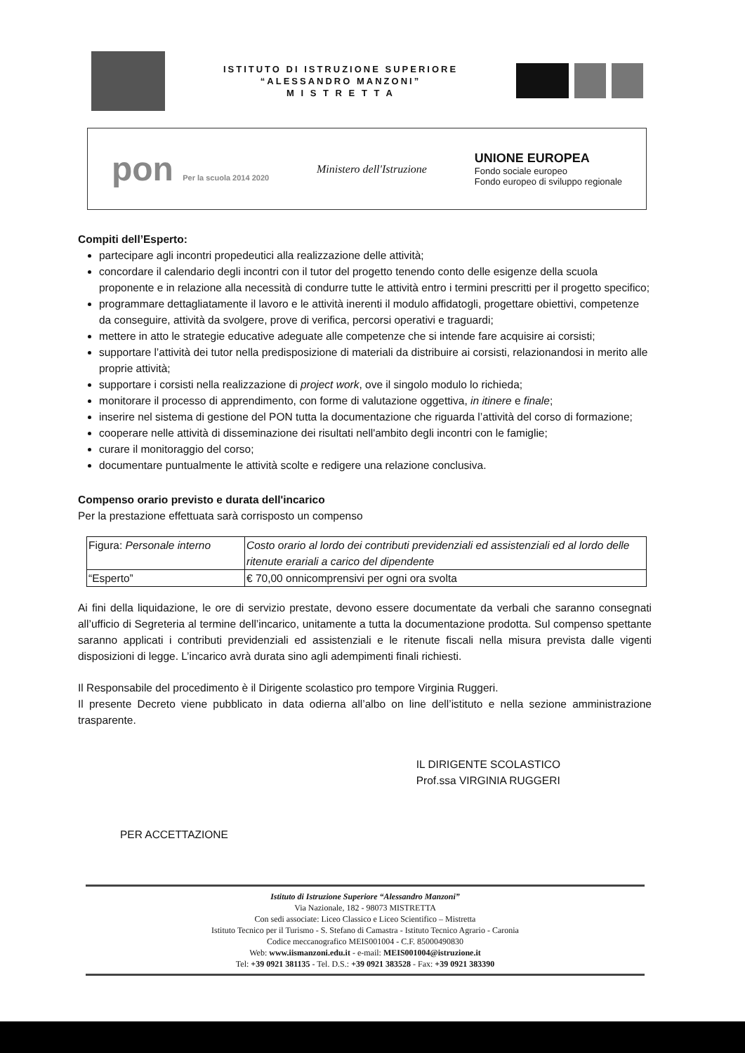ISTITUTO DI ISTRUZIONE SUPERIORE
“ALESSANDRO MANZONI”
M I S T R E T T A
pon Per la scuola 2014 2020
Ministero dell'Istruzione
UNIONE EUROPEA
Fondo sociale europeo
Fondo europeo di sviluppo regionale
Compiti dell’Esperto:
partecipare agli incontri propedeutici alla realizzazione delle attività;
concordare il calendario degli incontri con il tutor del progetto tenendo conto delle esigenze della scuola proponente e in relazione alla necessità di condurre tutte le attività entro i termini prescritti per il progetto specifico;
programmare dettagliatamente il lavoro e le attività inerenti il modulo affidatogli, progettare obiettivi, competenze da conseguire, attività da svolgere, prove di verifica, percorsi operativi e traguardi;
mettere in atto le strategie educative adeguate alle competenze che si intende fare acquisire ai corsisti;
supportare l’attività dei tutor nella predisposizione di materiali da distribuire ai corsisti, relazionandosi in merito alle proprie attività;
supportare i corsisti nella realizzazione di project work, ove il singolo modulo lo richieda;
monitorare il processo di apprendimento, con forme di valutazione oggettiva, in itinere e finale;
inserire nel sistema di gestione del PON tutta la documentazione che riguarda l’attività del corso di formazione;
cooperare nelle attività di disseminazione dei risultati nell'ambito degli incontri con le famiglie;
curare il monitoraggio del corso;
documentare puntualmente le attività scolte e redigere una relazione conclusiva.
Compenso orario previsto e durata dell'incarico
Per la prestazione effettuata sarà corrisposto un compenso
| Figura: Personale interno | Costo orario al lordo dei contributi previdenziali ed assistenziali ed al lordo delle ritenute erariali a carico del dipendente |
| “Esperto” | € 70,00 onnicomprensivi per ogni ora svolta |
Ai fini della liquidazione, le ore di servizio prestate, devono essere documentate da verbali che saranno consegnati all’ufficio di Segreteria al termine dell’incarico, unitamente a tutta la documentazione prodotta. Sul compenso spettante saranno applicati i contributi previdenziali ed assistenziali e le ritenute fiscali nella misura prevista dalle vigenti disposizioni di legge. L’incarico avrà durata sino agli adempimenti finali richiesti.
Il Responsabile del procedimento è il Dirigente scolastico pro tempore Virginia Ruggeri.
Il presente Decreto viene pubblicato in data odierna all’albo on line dell’istituto e nella sezione amministrazione trasparente.
PER ACCETTAZIONE
IL DIRIGENTE SCOLASTICO
Prof.ssa VIRGINIA RUGGERI
Istituto di Istruzione Superiore “Alessandro Manzoni”
Via Nazionale, 182 - 98073 MISTRETTA
Con sedi associate: Liceo Classico e Liceo Scientifico – Mistretta
Istituto Tecnico per il Turismo - S. Stefano di Camastra - Istituto Tecnico Agrario - Caronia
Codice meccanografico MEIS001004 - C.F. 85000490830
Web: www.iismanzoni.edu.it - e-mail: MEIS001004@istruzione.it
Tel: +39 0921 381135 - Tel. D.S.: +39 0921 383528 - Fax: +39 0921 383390